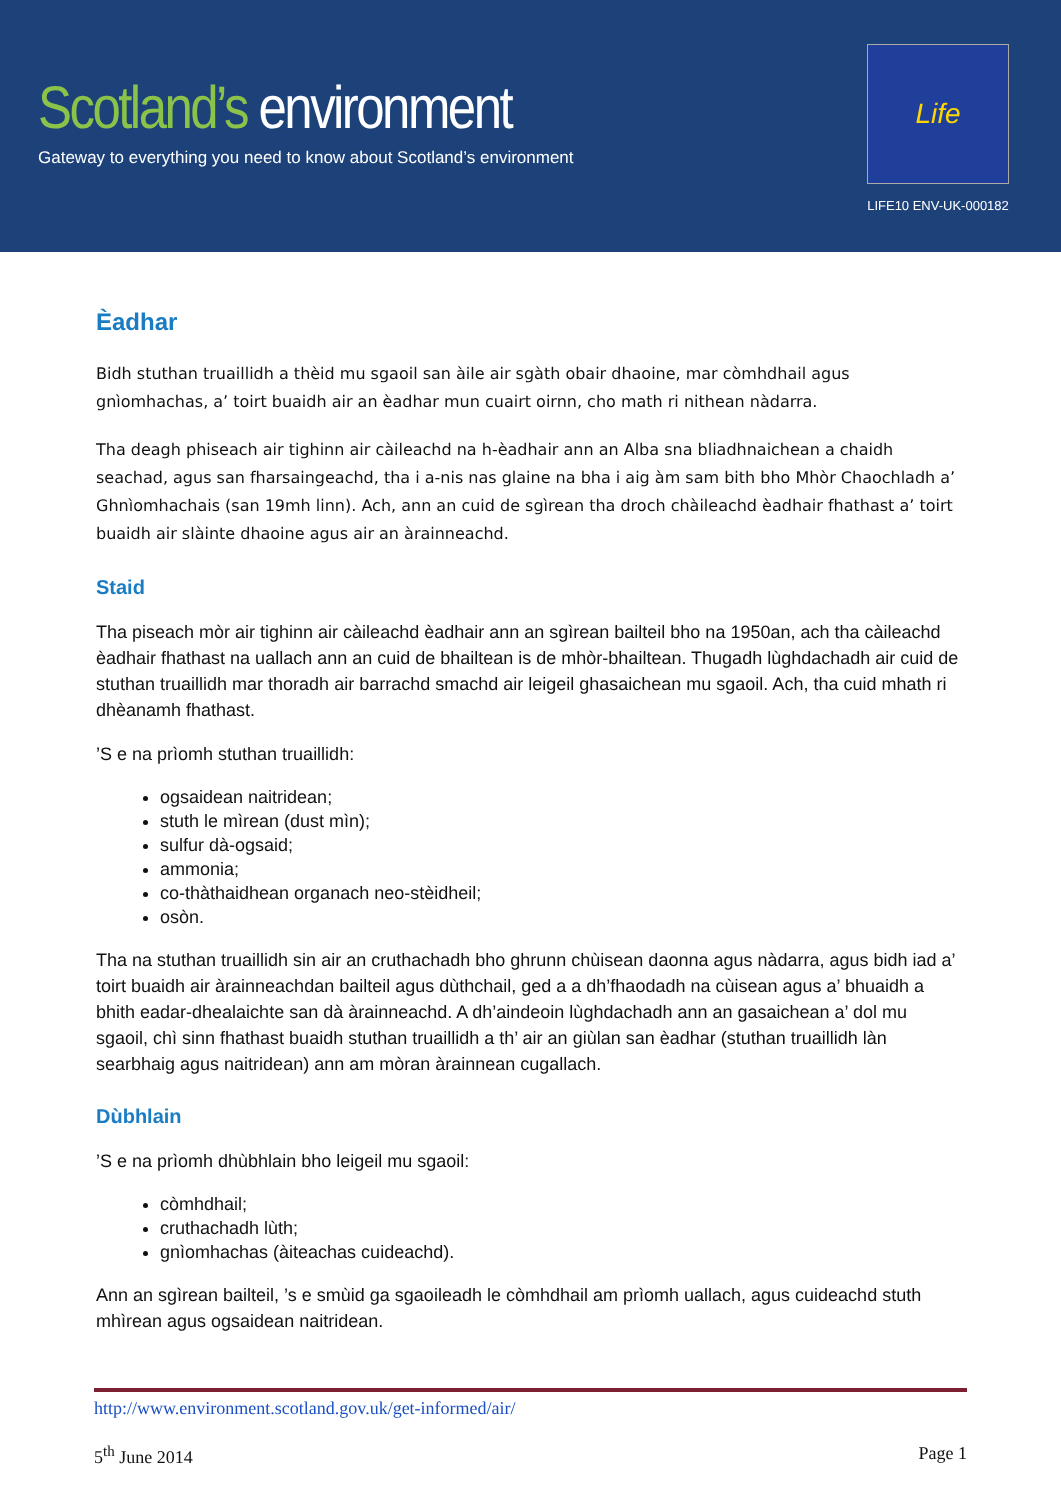Scotland’s environment
Gateway to everything you need to know about Scotland’s environment
Life
LIFE10 ENV-UK-000182
Èadhar
Bidh stuthan truaillidh a thèid mu sgaoil san àile air sgàth obair dhaoine, mar còmhdhail agus gnìomhachas, a’ toirt buaidh air an èadhar mun cuairt oirnn, cho math ri nithean nàdarra.
Tha deagh phiseach air tighinn air càileachd na h-èadhair ann an Alba sna bliadhnaichean a chaidh seachad, agus san fharsaingeachd, tha i a-nis nas glaine na bha i aig àm sam bith bho Mhòr Chaochladh a’ Ghnìomhachais (san 19mh linn). Ach, ann an cuid de sgìrean tha droch chàileachd èadhair fhathast a’ toirt buaidh air slàinte dhaoine agus air an àrainneachd.
Staid
Tha piseach mòr air tighinn air càileachd èadhair ann an sgìrean bailteil bho na 1950an, ach tha càileachd èadhair fhathast na uallach ann an cuid de bhailtean is de mhòr-bhailtean. Thugadh lùghdachadh air cuid de stuthan truaillidh mar thoradh air barrachd smachd air leigeil ghasaichean mu sgaoil. Ach, tha cuid mhath ri dhèanamh fhathast.
’S e na prìomh stuthan truaillidh:
ogsaidean naitridean;
stuth le mìrean (dust mìn);
sulfur dà-ogsaid;
ammonia;
co-thàthaidhean organach neo-stèidheil;
osòn.
Tha na stuthan truaillidh sin air an cruthachadh bho ghrunn chùisean daonna agus nàdarra, agus bidh iad a’ toirt buaidh air àrainneachdan bailteil agus dùthchail, ged a a dh’fhaodadh na cùisean agus a’ bhuaidh a bhith eadar-dhealaichte san dà àrainneachd. A dh’aindeoin lùghdachadh ann an gasaichean a’ dol mu sgaoil, chì sinn fhathast buaidh stuthan truaillidh a th’ air an giùlan san èadhar (stuthan truaillidh làn searbhaig agus naitridean) ann am mòran àrainnean cugallach.
Dùbhlain
’S e na prìomh dhùbhlain bho leigeil mu sgaoil:
còmhdhail;
cruthachadh lùth;
gnìomhachas (àiteachas cuideachd).
Ann an sgìrean bailteil, ’s e smùid ga sgaoileadh le còmhdhail am prìomh uallach, agus cuideachd stuth mhìrean agus ogsaidean naitridean.
http://www.environment.scotland.gov.uk/get-informed/air/
5<sup>th</sup> June 2014 Page 1